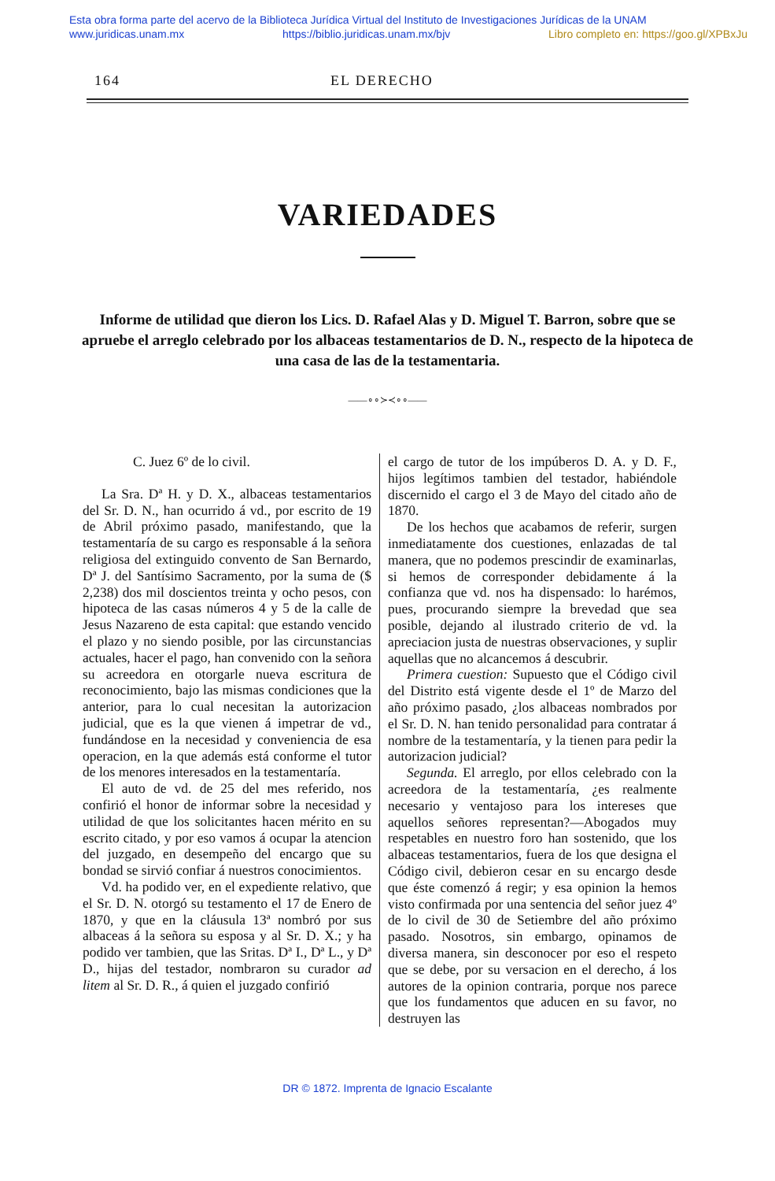Esta obra forma parte del acervo de la Biblioteca Jurídica Virtual del Instituto de Investigaciones Jurídicas de la UNAM
www.juridicas.unam.mx https://biblio.juridicas.unam.mx/bjv Libro completo en: https://goo.gl/XPBxJu
164 EL DERECHO
VARIEDADES
Informe de utilidad que dieron los Lics. D. Rafael Alas y D. Miguel T. Barron, sobre que se apruebe el arreglo celebrado por los albaceas testamentarios de D. N., respecto de la hipoteca de una casa de las de la testamentaria.
——∘∘≻≺∘∘——
C. Juez 6º de lo civil.
La Sra. Dª H. y D. X., albaceas testamentarios del Sr. D. N., han ocurrido á vd., por escrito de 19 de Abril próximo pasado, manifestando, que la testamentaría de su cargo es responsable á la señora religiosa del extinguido convento de San Bernardo, Dª J. del Santísimo Sacramento, por la suma de ($ 2,238) dos mil doscientos treinta y ocho pesos, con hipoteca de las casas números 4 y 5 de la calle de Jesus Nazareno de esta capital: que estando vencido el plazo y no siendo posible, por las circunstancias actuales, hacer el pago, han convenido con la señora su acreedora en otorgarle nueva escritura de reconocimiento, bajo las mismas condiciones que la anterior, para lo cual necesitan la autorizacion judicial, que es la que vienen á impetrar de vd., fundándose en la necesidad y conveniencia de esa operacion, en la que además está conforme el tutor de los menores interesados en la testamentaría.
El auto de vd. de 25 del mes referido, nos confirió el honor de informar sobre la necesidad y utilidad de que los solicitantes hacen mérito en su escrito citado, y por eso vamos á ocupar la atencion del juzgado, en desempeño del encargo que su bondad se sirvió confiar á nuestros conocimientos.
Vd. ha podido ver, en el expediente relativo, que el Sr. D. N. otorgó su testamento el 17 de Enero de 1870, y que en la cláusula 13ª nombró por sus albaceas á la señora su esposa y al Sr. D. X.; y ha podido ver tambien, que las Sritas. Dª I., Dª L., y Dª D., hijas del testador, nombraron su curador ad litem al Sr. D. R., á quien el juzgado confirió
el cargo de tutor de los impúberos D. A. y D. F., hijos legítimos tambien del testador, habiéndole discernido el cargo el 3 de Mayo del citado año de 1870.
De los hechos que acabamos de referir, surgen inmediatamente dos cuestiones, enlazadas de tal manera, que no podemos prescindir de examinarlas, si hemos de corresponder debidamente á la confianza que vd. nos ha dispensado: lo harémos, pues, procurando siempre la brevedad que sea posible, dejando al ilustrado criterio de vd. la apreciacion justa de nuestras observaciones, y suplir aquellas que no alcancemos á descubrir.
Primera cuestion: Supuesto que el Código civil del Distrito está vigente desde el 1º de Marzo del año próximo pasado, ¿los albaceas nombrados por el Sr. D. N. han tenido personalidad para contratar á nombre de la testamentaría, y la tienen para pedir la autorizacion judicial?
Segunda. El arreglo, por ellos celebrado con la acreedora de la testamentaría, ¿es realmente necesario y ventajoso para los intereses que aquellos señores representan?—Abogados muy respetables en nuestro foro han sostenido, que los albaceas testamentarios, fuera de los que designa el Código civil, debieron cesar en su encargo desde que éste comenzó á regir; y esa opinion la hemos visto confirmada por una sentencia del señor juez 4º de lo civil de 30 de Setiembre del año próximo pasado. Nosotros, sin embargo, opinamos de diversa manera, sin desconocer por eso el respeto que se debe, por su versacion en el derecho, á los autores de la opinion contraria, porque nos parece que los fundamentos que aducen en su favor, no destruyen las
DR © 1872. Imprenta de Ignacio Escalante